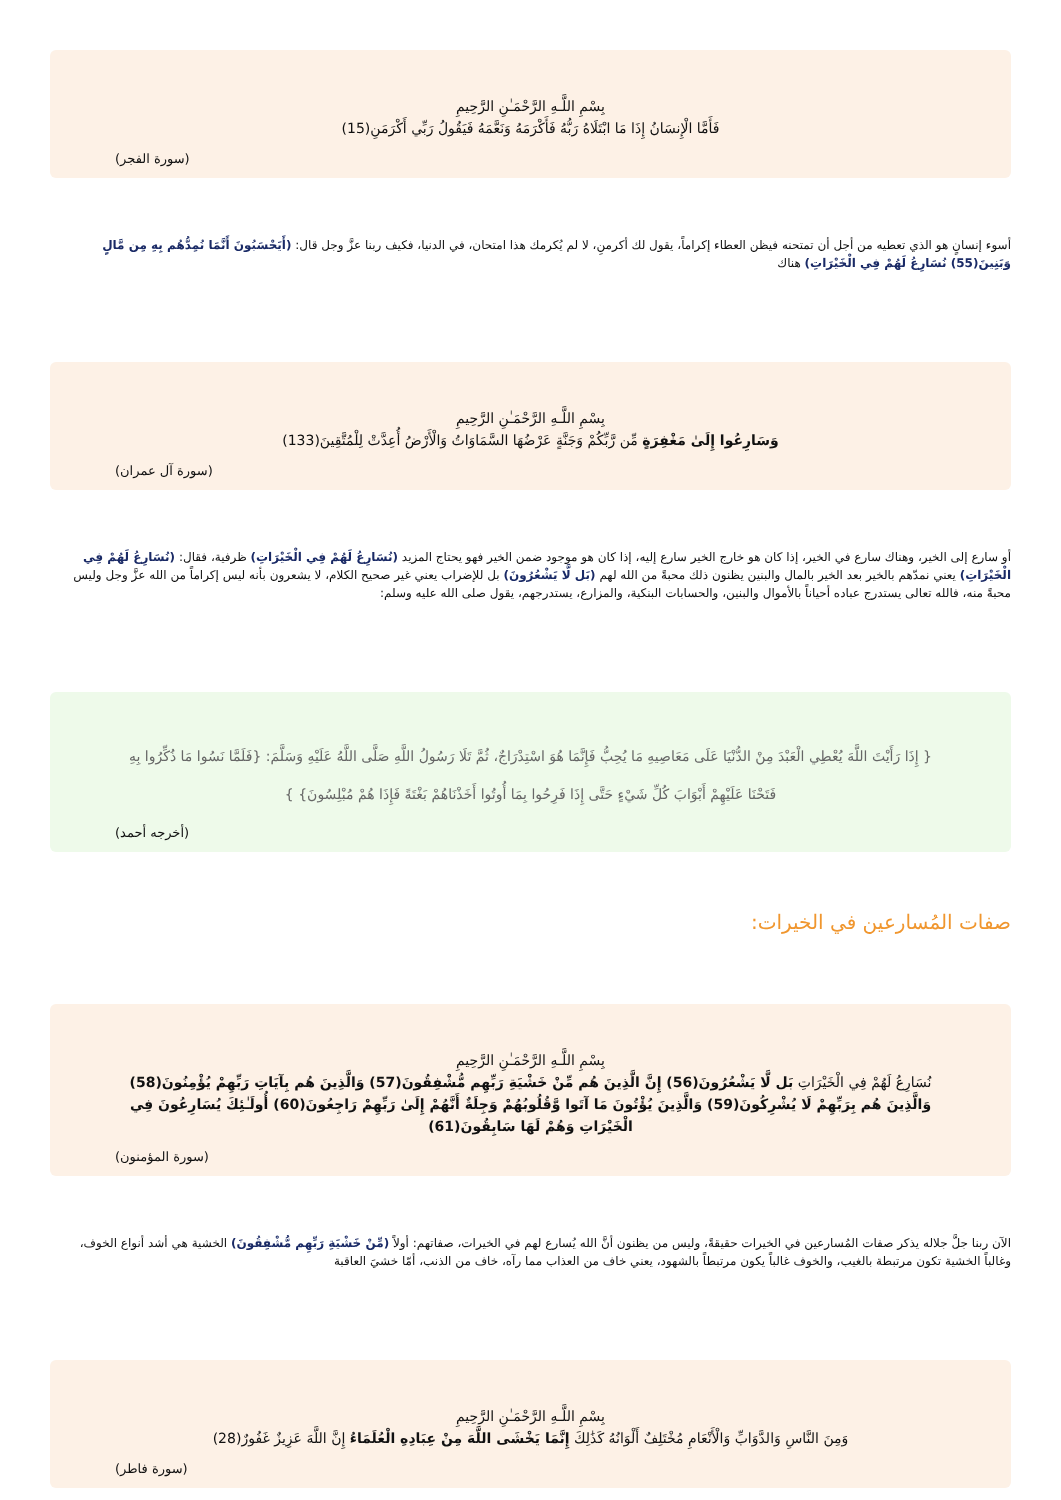بِسْمِ اللَّـهِ الرَّحْمَـٰنِ الرَّحِيمِ
فَأَمَّا الْإِنسَانُ إِذَا مَا ابْتَلَاهُ رَبُّهُ فَأَكْرَمَهُ وَنَعَّمَهُ فَيَقُولُ رَبِّي أَكْرَمَنِ(15)
(سورة الفجر)
أسوء إنسانٍ هو الذي تعطيه من أجل أن تمتحنه فيظن العطاء إكراماً، يقول لك أكرمنِ، لا لم يُكرمك هذا امتحان، في الدنيا، فكيف ربنا عزَّ وجل قال: (أَيَحْسَبُونَ أَنَّمَا نُمِدُّهُم بِهِ مِن مَّالٍ وَبَنِينَ(55) نُسَارِعُ لَهُمْ فِي الْخَيْرَاتِ) هناك
بِسْمِ اللَّـهِ الرَّحْمَـٰنِ الرَّحِيمِ
وَسَارِعُوا إِلَىٰ مَغْفِرَةٍ مِّن رَّبِّكُمْ وَجَنَّةٍ عَرْضُهَا السَّمَاوَاتُ وَالْأَرْضُ أُعِدَّتْ لِلْمُتَّقِينَ(133)
(سورة آل عمران)
أو سارع إلى الخير، وهناك سارع في الخير، إذا كان هو خارج الخير سارع إليه، إذا كان هو موجود ضمن الخير فهو يحتاج المزيد (نُسَارِعُ لَهُمْ فِي الْخَيْرَاتِ) ظرفية، فقال: (نُسَارِعُ لَهُمْ فِي الْخَيْرَاتِ) يعني نمدّهم بالخير بعد الخير بالمال والبنين يظنون ذلك محبةً من الله لهم (بَل لَّا يَشْعُرُونَ) بل للإضراب يعني غير صحيح الكلام، لا يشعرون بأنه ليس إكراماً من الله عزَّ وجل وليس محبةً منه، فالله تعالى يستدرج عباده أحياناً بالأموال والبنين، والحسابات البنكية، والمزارع، يستدرجهم، يقول صلى الله عليه وسلم:
{ إِذَا رَأَيْتَ اللَّهَ يُعْطِي الْعَبْدَ مِنْ الدُّنْيَا عَلَى مَعَاصِيهِ مَا يُحِبُّ فَإِنَّمَا هُوَ اسْتِدْرَاجٌ، ثُمَّ تَلَا رَسُولُ اللَّهِ صَلَّى اللَّهُ عَلَيْهِ وَسَلَّمَ: {فَلَمَّا نَسُوا مَا ذُكِّرُوا بِهِ فَتَحْنَا عَلَيْهِمْ أَبْوَابَ كُلِّ شَيْءٍ حَتَّى إِذَا فَرِحُوا بِمَا أُوتُوا أَخَذْنَاهُمْ بَغْتَةً فَإِذَا هُمْ مُبْلِسُونَ} }
(أخرجه أحمد)
صفات المُسارعين في الخيرات:
بِسْمِ اللَّـهِ الرَّحْمَـٰنِ الرَّحِيمِ
نُسَارِعُ لَهُمْ فِي الْخَيْرَاتِ بَل لَّا يَشْعُرُونَ(56) إِنَّ الَّذِينَ هُم مِّنْ خَشْيَةِ رَبِّهِم مُّشْفِقُونَ(57) وَالَّذِينَ هُم بِآيَاتِ رَبِّهِمْ يُؤْمِنُونَ(58) وَالَّذِينَ هُم بِرَبِّهِمْ لَا يُشْرِكُونَ(59) وَالَّذِينَ يُؤْتُونَ مَا آتَوا وَّقُلُوبُهُمْ وَجِلَةٌ أَنَّهُمْ إِلَىٰ رَبِّهِمْ رَاجِعُونَ(60) أُولَـٰئِكَ يُسَارِعُونَ فِي الْخَيْرَاتِ وَهُمْ لَهَا سَابِقُونَ(61)
(سورة المؤمنون)
الآن ربنا جلَّ جلاله يذكر صفات المُسارعين في الخيرات حقيقةً، وليس من يظنون أنَّ الله يُسارع لهم في الخيرات، صفاتهم: أولاً (مِّنْ خَشْيَةِ رَبِّهِم مُّشْفِقُونَ) الخشية هي أشد أنواع الخوف، وغالباً الخشية تكون مرتبطة بالغيب، والخوف غالباً يكون مرتبطاً بالشهود، يعني خاف من العذاب مما رآه، خاف من الذنب، أمّا خشيَ العاقبة
بِسْمِ اللَّـهِ الرَّحْمَـٰنِ الرَّحِيمِ
وَمِنَ النَّاسِ وَالدَّوَابِّ وَالْأَنْعَامِ مُخْتَلِفٌ أَلْوَانُهُ كَذَٰلِكَ إِنَّمَا يَخْشَى اللَّهَ مِنْ عِبَادِهِ الْعُلَمَاءُ إِنَّ اللَّهَ عَزِيزٌ غَفُورٌ(28)
(سورة فاطر)